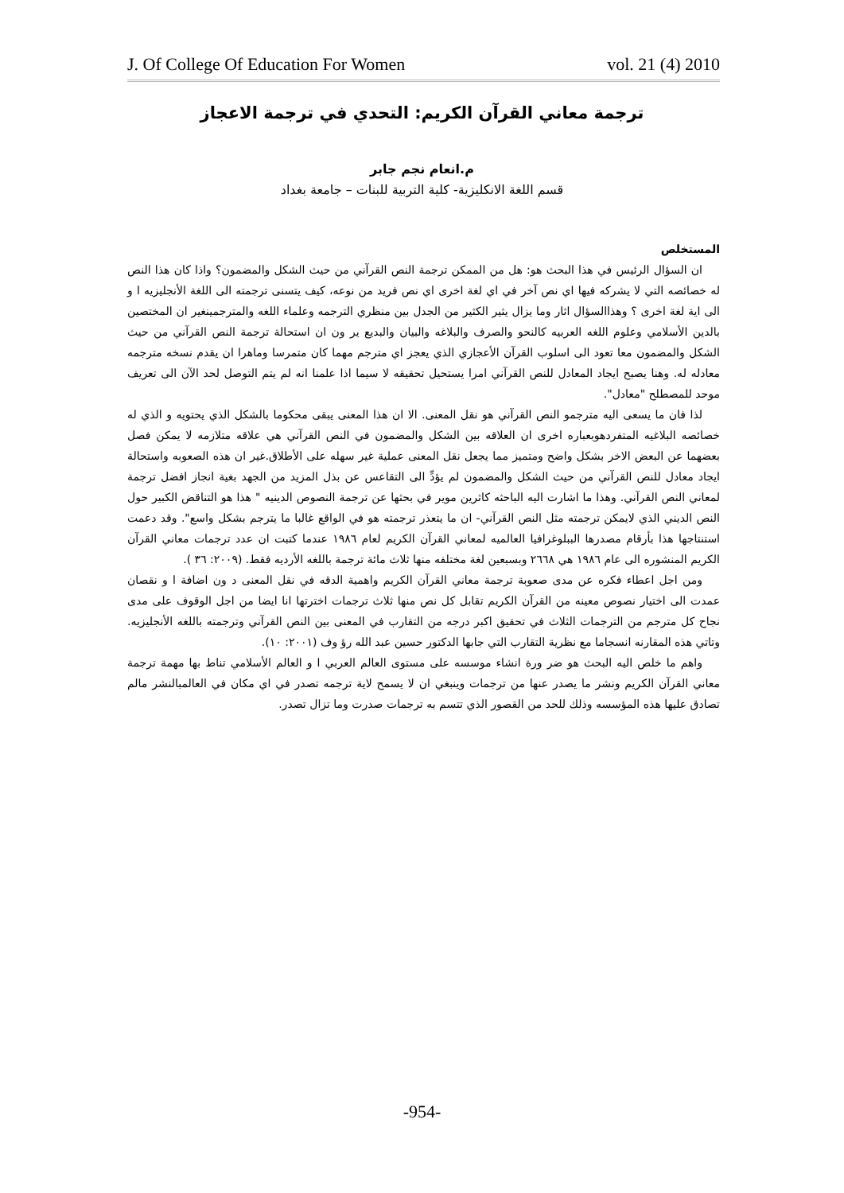J. Of College Of Education For Women vol. 21 (4) 2010
ترجمة معاني القرآن الكريم: التحدي في ترجمة الاعجاز
م.انعام نجم جابر
قسم اللغة الانكليزية- كلية التربية للبنات – جامعة بغداد
المستخلص
ان السؤال الرئيس في هذا البحث هو: هل من الممكن ترجمة النص القرآني من حيث الشكل والمضمون؟ واذا كان هذا النص له خصائصه التي لا يشركه فيها اي نص آخر في اي لغة اخرى اي نص فريد من نوعه، كيف يتسنى ترجمته الى اللغة الأنجليزيه ا و الى اية لغة اخرى ؟ وهذاالسؤال اثار وما يزال يثير الكثير من الجدل بين منظري الترجمه وعلماء اللغه والمترجمينغير ان المختصين بالدين الأسلامي وعلوم اللغه العربيه كالنحو والصرف والبلاغه والبيان والبديع ير ون ان استحالة ترجمة النص القرآني من حيث الشكل والمضمون معا تعود الى اسلوب القرآن الأعجازي الذي يعجز اي مترجم مهما كان متمرسا وماهرا ان يقدم نسخه مترجمه معادله له. وهنا يصبح ايجاد المعادل للنص القرآني امرا يستحيل تحقيقه لا سيما اذا علمنا انه لم يتم التوصل لحد الآن الى تعريف موحد للمصطلح "معادل".
لذا فان ما يسعى اليه مترجمو النص القرآني هو نقل المعنى. الا ان هذا المعنى يبقى محكوما بالشكل الذي يحتويه و الذي له خصائصه البلاغيه المتفردهوبعباره اخرى ان العلاقه بين الشكل والمضمون في النص القرآني هي علاقه متلازمه لا يمكن فصل بعضهما عن البعض الاخر بشكل واضح ومتميز مما يجعل نقل المعنى عملية غير سهله على الأطلاق.غير ان هذه الصعوبه واستحالة ايجاد معادل للنص القرآني من حيث الشكل والمضمون لم يؤدِّ الى التقاعس عن بذل المزيد من الجهد بغية انجاز افضل ترجمة لمعاني النص القرآني. وهذا ما اشارت اليه الباحثه كاثرين موير في بحثها عن ترجمة النصوص الدينيه " هذا هو التناقض الكبير حول النص الديني الذي لايمكن ترجمته مثل النص القرآني- ان ما يتعذر ترجمته هو في الواقع غالبا ما يترجم بشكل واسع". وقد دعمت استنتاجها هذا بأرقام مصدرها الببلوغرافيا العالميه لمعاني القرآن الكريم لعام ١٩٨٦ عندما كتبت ان عدد ترجمات معاني القرآن الكريم المنشوره الى عام ١٩٨٦ هي ٢٦٦٨ وبسبعين لغة مختلفه منها ثلاث مائة ترجمة باللغه الأرديه فقط. (٢٠٠٩: ٣٦ ).
ومن اجل اعطاء فكره عن مدى صعوبة ترجمة معاني القرآن الكريم واهمية الدقه في نقل المعنى د ون اضافة ا و نقصان عمدت الى اختيار نصوص معينه من القرآن الكريم تقابل كل نص منها ثلاث ترجمات اخترتها انا ايضا من اجل الوقوف على مدى نجاح كل مترجم من الترجمات الثلاث في تحقيق اكبر درجه من التقارب في المعنى بين النص القرآني وترجمته باللغه الأنجليزيه. وتاتي هذه المقارنه انسجاما مع نظرية التقارب التي جابها الدكتور حسين عبد الله رؤ وف (٢٠٠١: ١٠).
واهم ما خلص اليه البحث هو ضر ورة انشاء موسسه على مستوى العالم العربي ا و العالم الأسلامي تناط بها مهمة ترجمة معاني القرآن الكريم ونشر ما يصدر عنها من ترجمات وينبغي ان لا يسمح لاية ترجمه تصدر في اي مكان في العالمبالنشر مالم تصادق عليها هذه المؤسسه وذلك للحد من القصور الذي تتسم به ترجمات صدرت وما تزال تصدر.
-954-